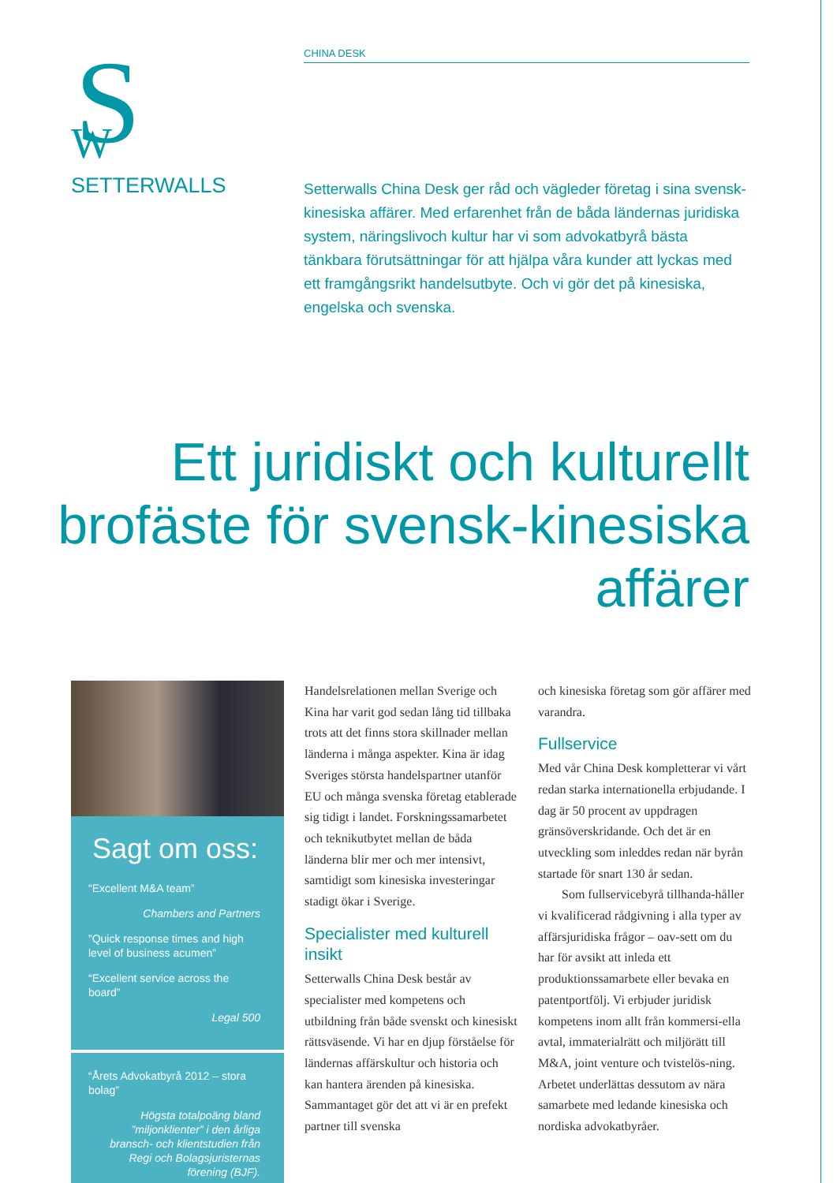S
W
SETTERWALLS
CHINA DESK
Setterwalls China Desk ger råd och vägleder företag i sina svensk-kinesiska affärer. Med erfarenhet från de båda ländernas juridiska system, näringslivoch kultur har vi som advokatbyrå bästa tänkbara förutsättningar för att hjälpa våra kunder att lyckas med ett framgångsrikt handelsutbyte. Och vi gör det på kinesiska, engelska och svenska.
Ett juridiskt och kulturellt brofäste för svensk-kinesiska affärer
Sagt om oss:
“Excellent M&A team”
Chambers and Partners
”Quick response times and high level of business acumen”
“Excellent service across the board”
Legal 500
“Årets Advokatbyrå 2012 – stora bolag”
Högsta totalpoäng bland ”miljonklienter” i den årliga bransch- och klientstudien från Regi och Bolagsjuristernas förening (BJF).
Handelsrelationen mellan Sverige och Kina har varit god sedan lång tid tillbaka trots att det finns stora skillnader mellan länderna i många aspekter. Kina är idag Sveriges största handelspartner utanför EU och många svenska företag etablerade sig tidigt i landet. Forskningssamarbetet och teknikutbytet mellan de båda länderna blir mer och mer intensivt, samtidigt som kinesiska investeringar stadigt ökar i Sverige.
Specialister med kulturell insikt
Setterwalls China Desk består av specialister med kompetens och utbildning från både svenskt och kinesiskt rättsväsende. Vi har en djup förståelse för ländernas affärskultur och historia och kan hantera ärenden på kinesiska. Sammantaget gör det att vi är en prefekt partner till svenska
och kinesiska företag som gör affärer med varandra.
Fullservice
Med vår China Desk kompletterar vi vårt redan starka internationella erbjudande. I dag är 50 procent av uppdragen gränsöverskridande. Och det är en utveckling som inleddes redan när byrån startade för snart 130 år sedan.
Som fullservicebyrå tillhanda-håller vi kvalificerad rådgivning i alla typer av affärsjuridiska frågor – oav-sett om du har för avsikt att inleda ett produktionssamarbete eller bevaka en patentportfölj. Vi erbjuder juridisk kompetens inom allt från kommersi-ella avtal, immaterialrätt och miljörätt till M&A, joint venture och tvistelös-ning. Arbetet underlättas dessutom av nära samarbete med ledande kinesiska och nordiska advokatbyråer.